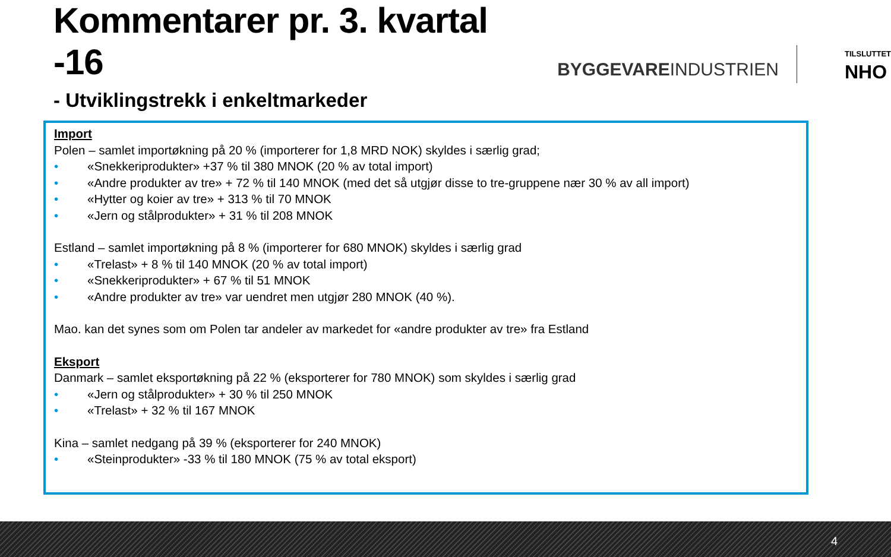Kommentarer pr. 3. kvartal -16
BYGGEVAREINDUSTRIEN
TILSLUTTET
NHO
- Utviklingstrekk i enkeltmarkeder
Import
Polen – samlet importøkning på 20 % (importerer for 1,8 MRD NOK) skyldes i særlig grad;
• «Snekkeriprodukter» +37 % til 380 MNOK (20 % av total import)
• «Andre produkter av tre» + 72 % til 140 MNOK (med det så utgjør disse to tre-gruppene nær 30 % av all import)
• «Hytter og koier av tre» + 313 % til 70 MNOK
• «Jern og stålprodukter» + 31 % til 208 MNOK
Estland – samlet importøkning på 8 % (importerer for 680 MNOK) skyldes i særlig grad
• «Trelast» + 8 % til 140 MNOK (20 % av total import)
• «Snekkeriprodukter» + 67 % til 51 MNOK
• «Andre produkter av tre» var uendret men utgjør 280 MNOK (40 %).
Mao. kan det synes som om Polen tar andeler av markedet for «andre produkter av tre» fra Estland
Eksport
Danmark – samlet eksportøkning på 22 % (eksporterer for 780 MNOK) som skyldes i særlig grad
• «Jern og stålprodukter» + 30 % til 250 MNOK
• «Trelast» + 32 % til 167 MNOK
Kina – samlet nedgang på 39 % (eksporterer for 240 MNOK)
• «Steinprodukter» -33 % til 180 MNOK (75 % av total eksport)
4